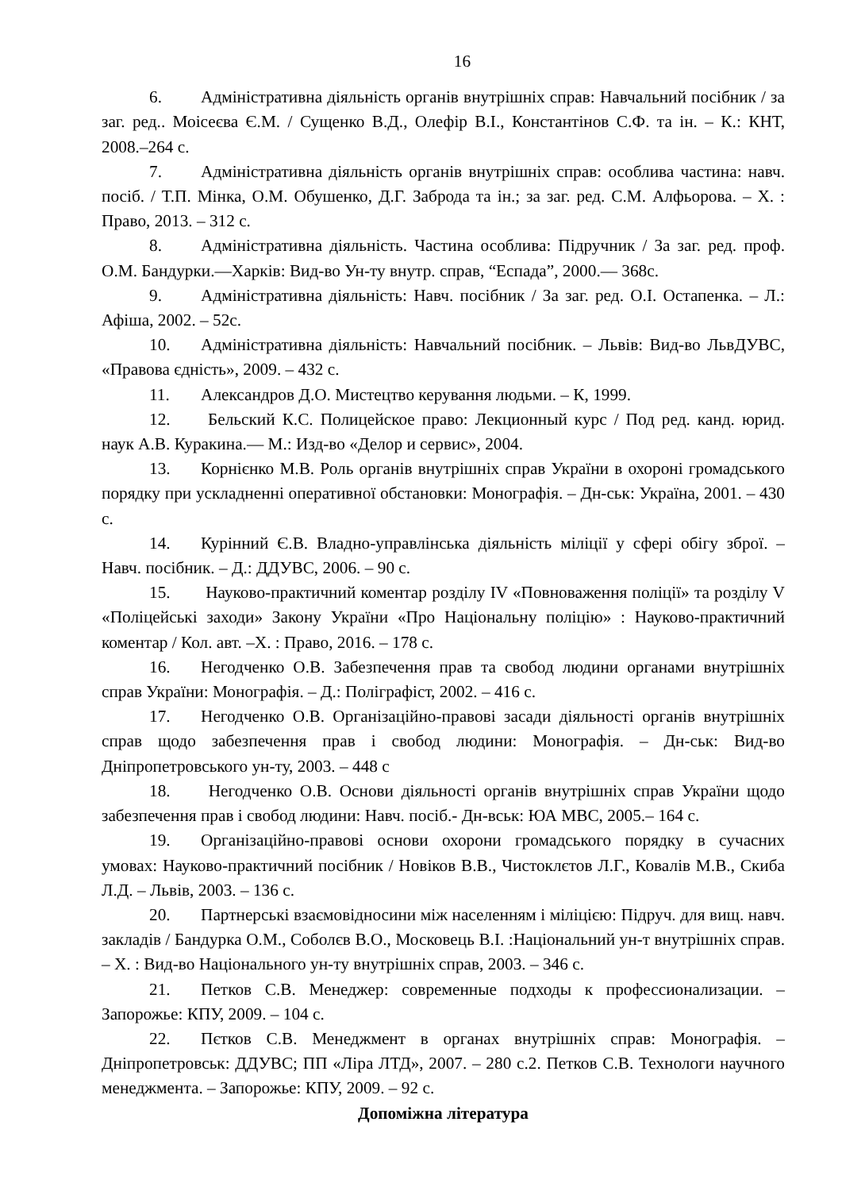16
6. Адміністративна діяльність органів внутрішніх справ: Навчальний посібник / за заг. ред.. Моісеєва Є.М. / Сущенко В.Д., Олефір В.І., Константінов С.Ф. та ін. – К.: КНТ, 2008.–264 с.
7. Адміністративна діяльність органів внутрішніх справ: особлива частина: навч. посіб. / Т.П. Мінка, О.М. Обушенко, Д.Г. Заброда та ін.; за заг. ред. С.М. Алфьорова. – Х. : Право, 2013. – 312 с.
8. Адміністративна діяльність. Частина особлива: Підручник / За заг. ред. проф. О.М. Бандурки.—Харків: Вид-во Ун-ту внутр. справ, “Еспада”, 2000.— 368с.
9. Адміністративна діяльність: Навч. посібник / За заг. ред. О.І. Остапенка. – Л.: Афіша, 2002. – 52с.
10. Адміністративна діяльність: Навчальний посібник. – Львів: Вид-во ЛьвДУВС, «Правова єдність», 2009. – 432 с.
11. Александров Д.О. Мистецтво керування людьми. – К, 1999.
12. Бельский К.С. Полицейское право: Лекционный курс / Под ред. канд. юрид. наук А.В. Куракина.— М.: Изд-во «Делор и сервис», 2004.
13. Корнієнко М.В. Роль органів внутрішніх справ України в охороні громадського порядку при ускладненні оперативної обстановки: Монографія. – Дн-ськ: Україна, 2001. – 430 с.
14. Курінний Є.В. Владно-управлінська діяльність міліції у сфері обігу зброї. – Навч. посібник. – Д.: ДДУВС, 2006. – 90 с.
15. Науково-практичний коментар розділу IV «Повноваження поліції» та розділу V «Поліцейські заходи» Закону України «Про Національну поліцію» : Науково-практичний коментар / Кол. авт. –Х. : Право, 2016. – 178 с.
16. Негодченко О.В. Забезпечення прав та свобод людини органами внутрішніх справ України: Монографія. – Д.: Поліграфіст, 2002. – 416 с.
17. Негодченко О.В. Організаційно-правові засади діяльності органів внутрішніх справ щодо забезпечення прав і свобод людини: Монографія. – Дн-ськ: Вид-во Дніпропетровського ун-ту, 2003. – 448 с
18. Негодченко О.В. Основи діяльності органів внутрішніх справ України щодо забезпечення прав і свобод людини: Навч. посіб.- Дн-вськ: ЮА МВС, 2005.– 164 с.
19. Організаційно-правові основи охорони громадського порядку в сучасних умовах: Науково-практичний посібник / Новіков В.В., Чистоклєтов Л.Г., Ковалів М.В., Скиба Л.Д. – Львів, 2003. – 136 с.
20. Партнерські взаємовідносини між населенням і міліцією: Підруч. для вищ. навч. закладів / Бандурка О.М., Соболєв В.О., Московець В.І. :Національний ун-т внутрішніх справ. – Х. : Вид-во Національного ун-ту внутрішніх справ, 2003. – 346 с.
21. Петков С.В. Менеджер: современные подходы к профессионализации. – Запорожье: КПУ, 2009. – 104 с.
22. Пєтков С.В. Менеджмент в органах внутрішніх справ: Монографія. – Дніпропетровськ: ДДУВС; ПП «Ліра ЛТД», 2007. – 280 с.2. Петков С.В. Технологи научного менеджмента. – Запорожье: КПУ, 2009. – 92 с.
Допоміжна література